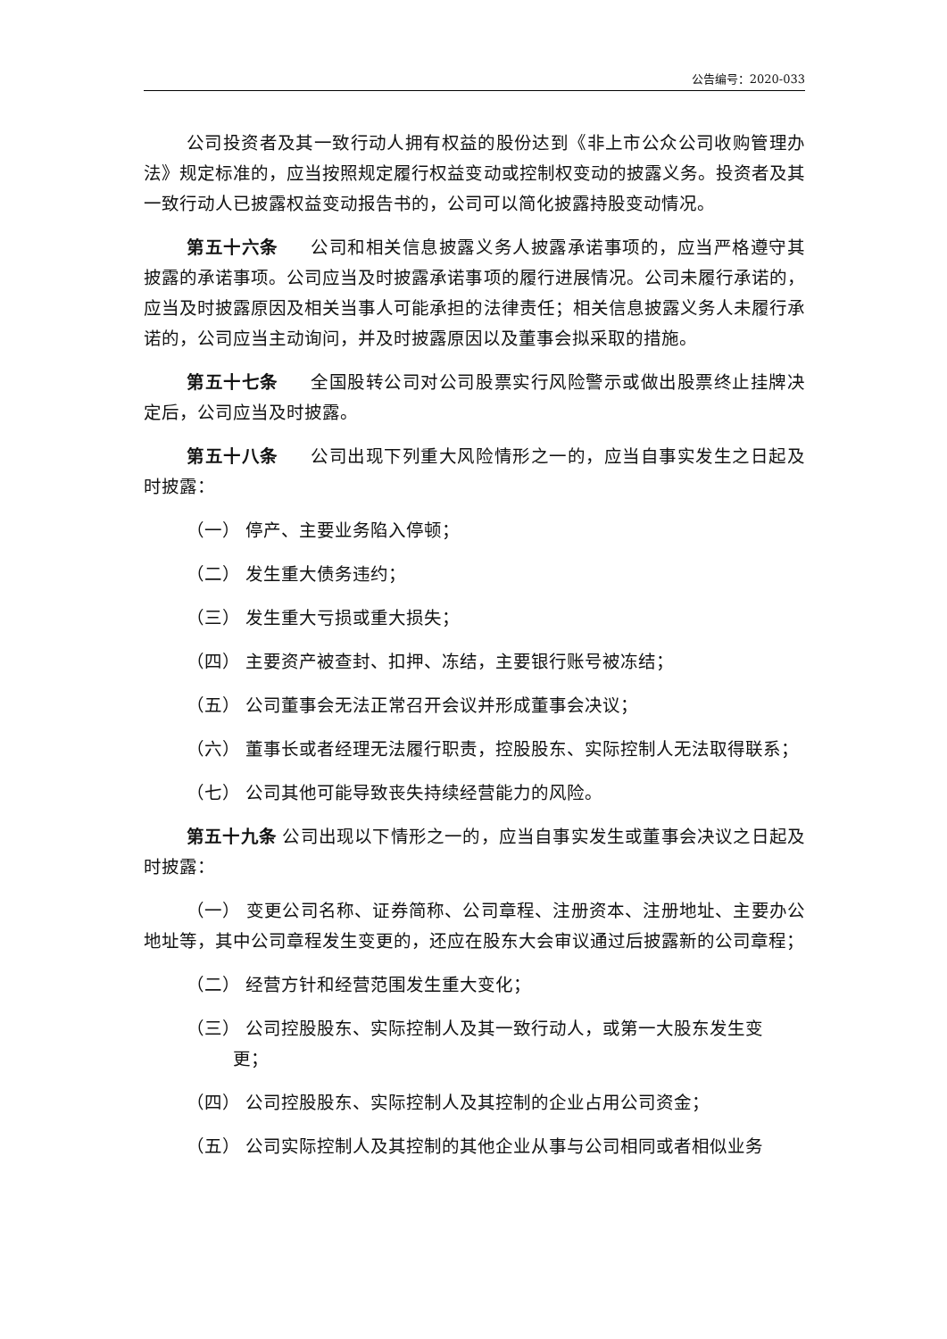公告编号：2020-033
公司投资者及其一致行动人拥有权益的股份达到《非上市公众公司收购管理办法》规定标准的，应当按照规定履行权益变动或控制权变动的披露义务。投资者及其一致行动人已披露权益变动报告书的，公司可以简化披露持股变动情况。
第五十六条 公司和相关信息披露义务人披露承诺事项的，应当严格遵守其披露的承诺事项。公司应当及时披露承诺事项的履行进展情况。公司未履行承诺的，应当及时披露原因及相关当事人可能承担的法律责任；相关信息披露义务人未履行承诺的，公司应当主动询问，并及时披露原因以及董事会拟采取的措施。
第五十七条 全国股转公司对公司股票实行风险警示或做出股票终止挂牌决定后，公司应当及时披露。
第五十八条 公司出现下列重大风险情形之一的，应当自事实发生之日起及时披露：
（一） 停产、主要业务陷入停顿；
（二） 发生重大债务违约；
（三） 发生重大亏损或重大损失；
（四） 主要资产被查封、扣押、冻结，主要银行账号被冻结；
（五） 公司董事会无法正常召开会议并形成董事会决议；
（六） 董事长或者经理无法履行职责，控股股东、实际控制人无法取得联系；
（七） 公司其他可能导致丧失持续经营能力的风险。
第五十九条 公司出现以下情形之一的，应当自事实发生或董事会决议之日起及时披露：
（一） 变更公司名称、证券简称、公司章程、注册资本、注册地址、主要办公地址等，其中公司章程发生变更的，还应在股东大会审议通过后披露新的公司章程；
（二） 经营方针和经营范围发生重大变化；
（三） 公司控股股东、实际控制人及其一致行动人，或第一大股东发生变
更；
（四） 公司控股股东、实际控制人及其控制的企业占用公司资金；
（五） 公司实际控制人及其控制的其他企业从事与公司相同或者相似业务